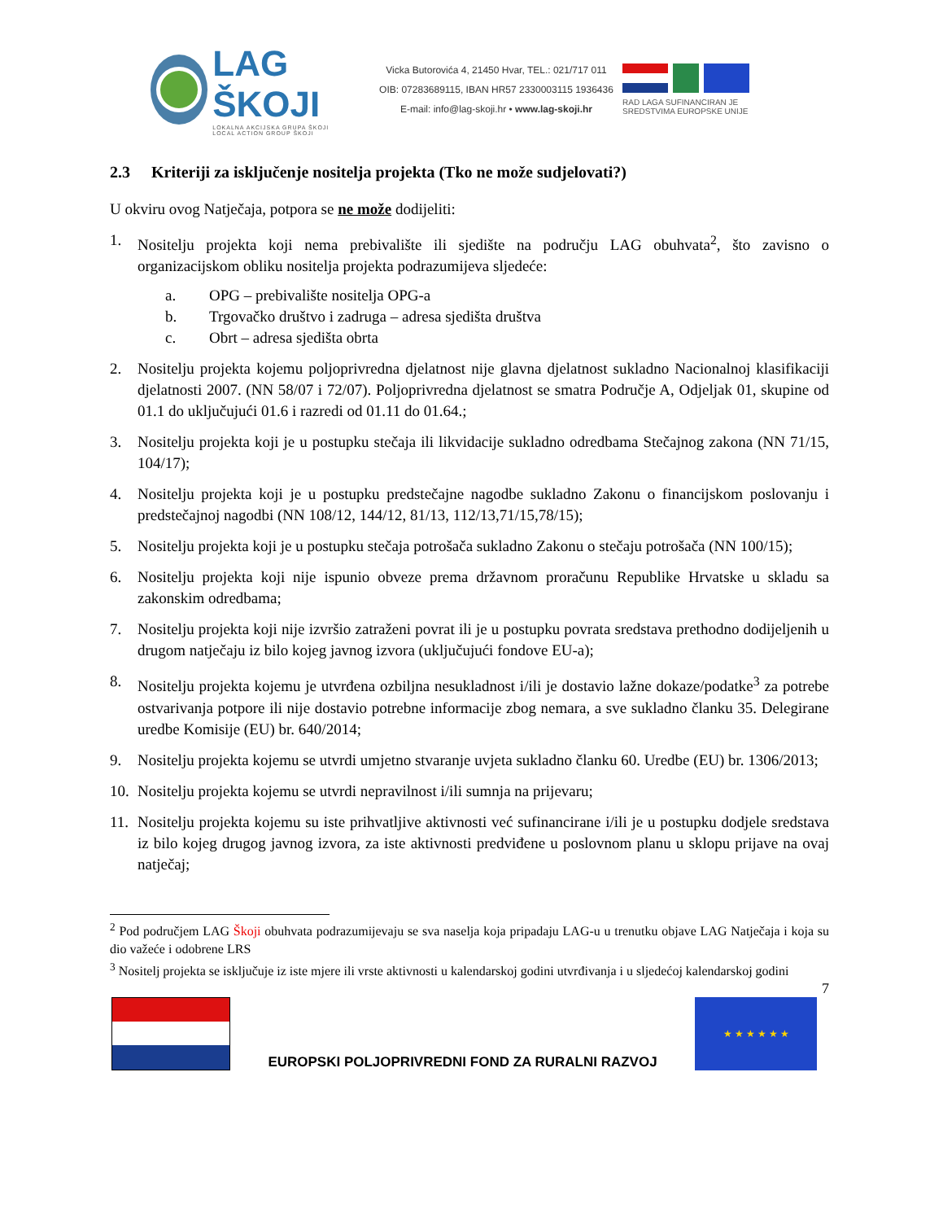LAG ŠKOJI
LOKALNA AKCIJSKA GRUPA ŠKOJI
LOCAL ACTION GROUP ŠKOJI
Vicka Butorovića 4, 21450 Hvar, TEL.: 021/717 011
OIB: 07283689115, IBAN HR57 2330003115 1936436
E-mail: info@lag-skoji.hr • www.lag-skoji.hr
RAD LAGA SUFINANCIRAN JE SREDSTVIMA EUROPSKE UNIJE
2.3 Kriteriji za isključenje nositelja projekta (Tko ne može sudjelovati?)
U okviru ovog Natječaja, potpora se ne može dodijeliti:
1. Nositelju projekta koji nema prebivalište ili sjedište na području LAG obuhvata<sup>2</sup>, što zavisno o organizacijskom obliku nositelja projekta podrazumijeva sljedeće:
a. OPG – prebivalište nositelja OPG-a
b. Trgovačko društvo i zadruga – adresa sjedišta društva
c. Obrt – adresa sjedišta obrta
2. Nositelju projekta kojemu poljoprivredna djelatnost nije glavna djelatnost sukladno Nacionalnoj klasifikaciji djelatnosti 2007. (NN 58/07 i 72/07). Poljoprivredna djelatnost se smatra Područje A, Odjeljak 01, skupine od 01.1 do uključujući 01.6 i razredi od 01.11 do 01.64.;
3. Nositelju projekta koji je u postupku stečaja ili likvidacije sukladno odredbama Stečajnog zakona (NN 71/15, 104/17);
4. Nositelju projekta koji je u postupku predstečajne nagodbe sukladno Zakonu o financijskom poslovanju i predstečajnoj nagodbi (NN 108/12, 144/12, 81/13, 112/13,71/15,78/15);
5. Nositelju projekta koji je u postupku stečaja potrošača sukladno Zakonu o stečaju potrošača (NN 100/15);
6. Nositelju projekta koji nije ispunio obveze prema državnom proračunu Republike Hrvatske u skladu sa zakonskim odredbama;
7. Nositelju projekta koji nije izvršio zatraženi povrat ili je u postupku povrata sredstava prethodno dodijeljenih u drugom natječaju iz bilo kojeg javnog izvora (uključujući fondove EU-a);
8. Nositelju projekta kojemu je utvrđena ozbiljna nesukladnost i/ili je dostavio lažne dokaze/podatke<sup>3</sup> za potrebe ostvarivanja potpore ili nije dostavio potrebne informacije zbog nemara, a sve sukladno članku 35. Delegirane uredbe Komisije (EU) br. 640/2014;
9. Nositelju projekta kojemu se utvrdi umjetno stvaranje uvjeta sukladno članku 60. Uredbe (EU) br. 1306/2013;
10.
Nositelju projekta kojemu se utvrdi nepravilnost i/ili sumnja na prijevaru;
11.
Nositelju projekta kojemu su iste prihvatljive aktivnosti već sufinancirane i/ili je u postupku dodjele sredstava iz bilo kojeg drugog javnog izvora, za iste aktivnosti predviđene u poslovnom planu u sklopu prijave na ovaj natječaj;
<sup>2</sup> Pod područjem LAG Škoji obuhvata podrazumijevaju se sva naselja koja pripadaju LAG-u u trenutku objave LAG Natječaja i koja su dio važeće i odobrene LRS
<sup>3</sup> Nositelj projekta se isključuje iz iste mjere ili vrste aktivnosti u kalendarskoj godini utvrđivanja i u sljedećoj kalendarskoj godini
7
EUROPSKI POLJOPRIVREDNI FOND ZA RURALNI RAZVOJ
★ ★ ★ ★ ★ ★